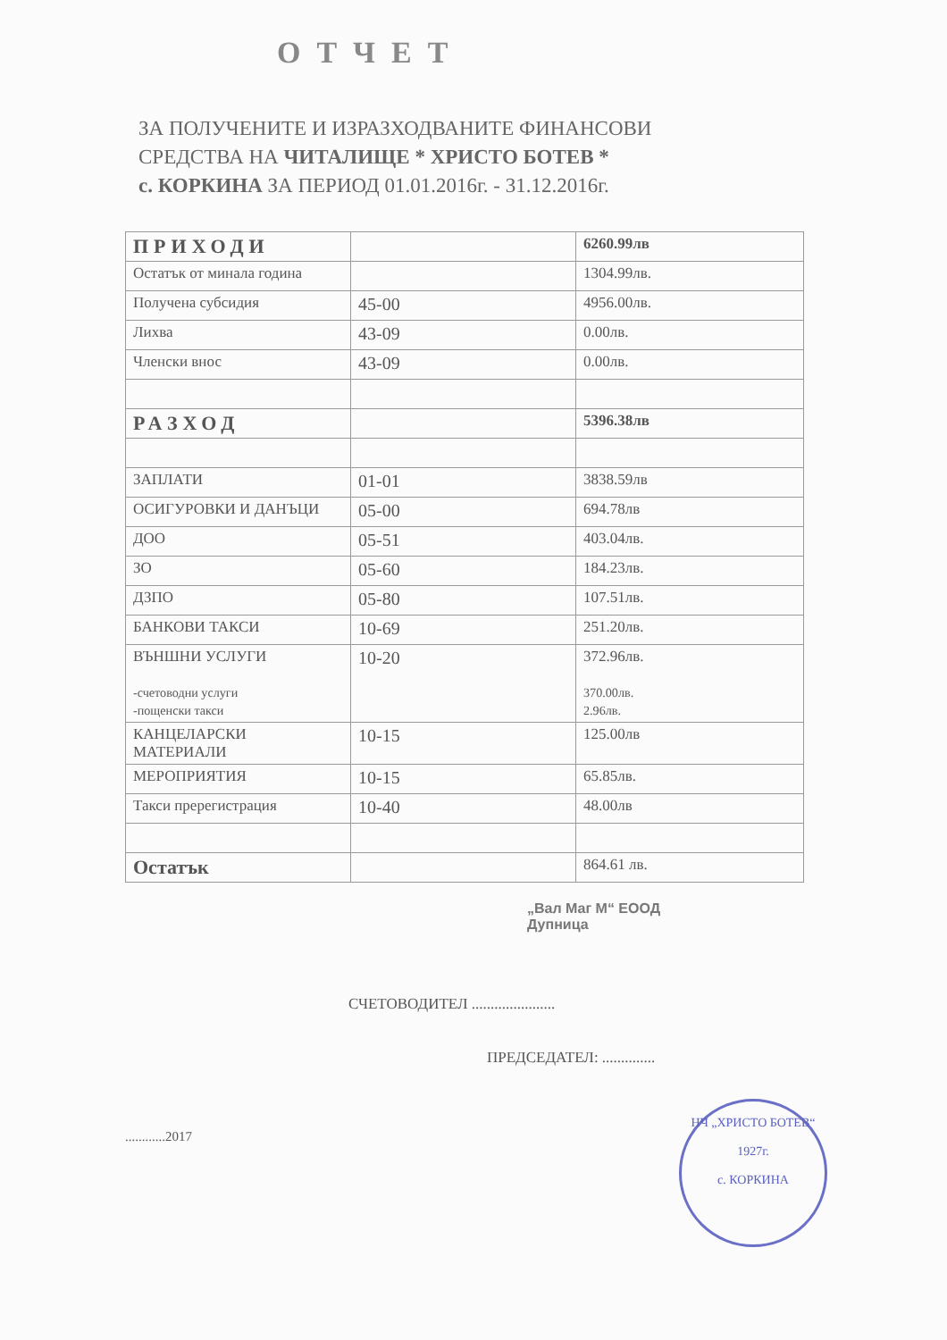ОТЧЕТ
ЗА ПОЛУЧЕНИТЕ И ИЗРАЗХОДВАНИТЕ ФИНАНСОВИ
СРЕДСТВА НА ЧИТАЛИЩЕ * ХРИСТО БОТЕВ *
с. КОРКИНА ЗА ПЕРИОД 01.01.2016г. - 31.12.2016г.
| ПРИХОДИ | | 6260.99лв |
| Остатък от минала година | | 1304.99лв. |
| Получена субсидия | 45-00 | 4956.00лв. |
| Лихва | 43-09 | 0.00лв. |
| Членски внос | 43-09 | 0.00лв. |
| РАЗХОД | | 5396.38лв |
| ЗАПЛАТИ | 01-01 | 3838.59лв |
| ОСИГУРОВКИ И ДАНЪЦИ | 05-00 | 694.78лв |
| ДОО | 05-51 | 403.04лв. |
| ЗО | 05-60 | 184.23лв. |
| ДЗПО | 05-80 | 107.51лв. |
| БАНКОВИ ТАКСИ | 10-69 | 251.20лв. |
| ВЪНШНИ УСЛУГИ -счетоводни услуги -пощенски такси | 10-20 | 372.96лв. 370.00лв. 2.96лв. |
| КАНЦЕЛАРСКИ МАТЕРИАЛИ | 10-15 | 125.00лв |
| МЕРОПРИЯТИЯ | 10-15 | 65.85лв. |
| Такси пререгистрация | 10-40 | 48.00лв |
| Остатък | | 864.61 лв. |
„Вал Маг М“ ЕООД
Дупница
СЧЕТОВОДИТЕЛ ......................
ПРЕДСЕДАТЕЛ: ..............
............2017
НЧ „ХРИСТО БОТЕВ“
1927г.
с. КОРКИНА